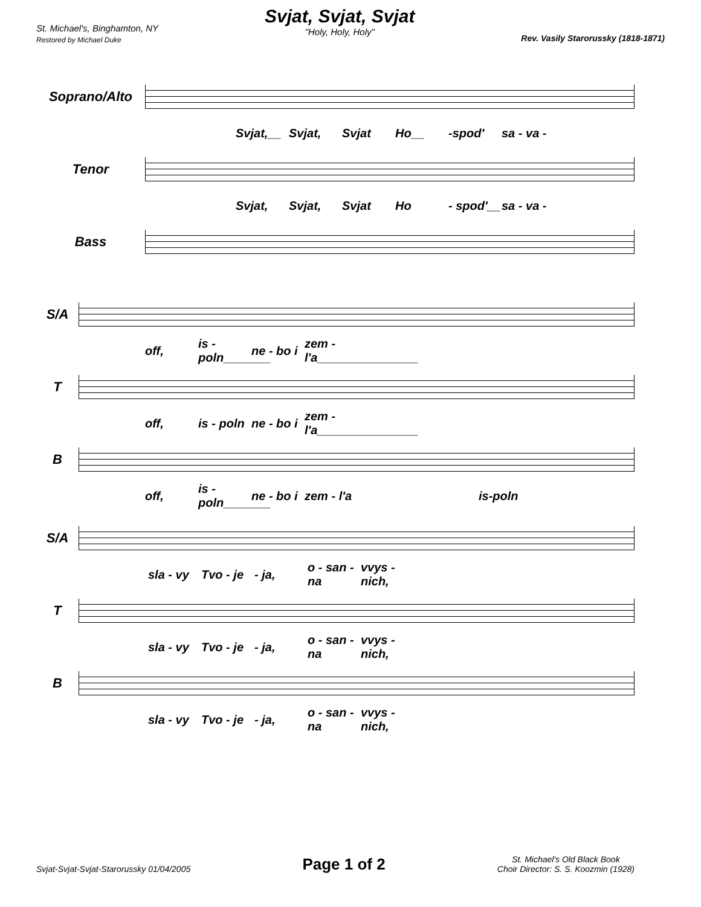St. Michael's, Binghamton, NY
Restored by Michael Duke
Svjat, Svjat, Svjat
"Holy, Holy, Holy"
Rev. Vasily Starorussky (1818-1871)
Soprano/Alto
Svjat,__ Svjat, Svjat Ho__ -spod' sa - va -
Tenor
Svjat, Svjat, Svjat Ho - spod'__ sa - va -
Bass
S/A
off, is - poln_______ ne - bo i zem - l'a_______________
T
off, is - poln ne - bo i zem - l'a_______________
B
off, is - poln_______ ne - bo i zem - l'a is-poln
S/A
sla - vy Tvo - je - ja, o - san - na vvys - nich,
T
sla - vy Tvo - je - ja, o - san - na vvys - nich,
B
sla - vy Tvo - je - ja, o - san - na vvys - nich,
Svjat-Svjat-Svjat-Starorussky 01/04/2005
Page 1 of 2
St. Michael's Old Black Book
Choir Director: S. S. Koozmin (1928)